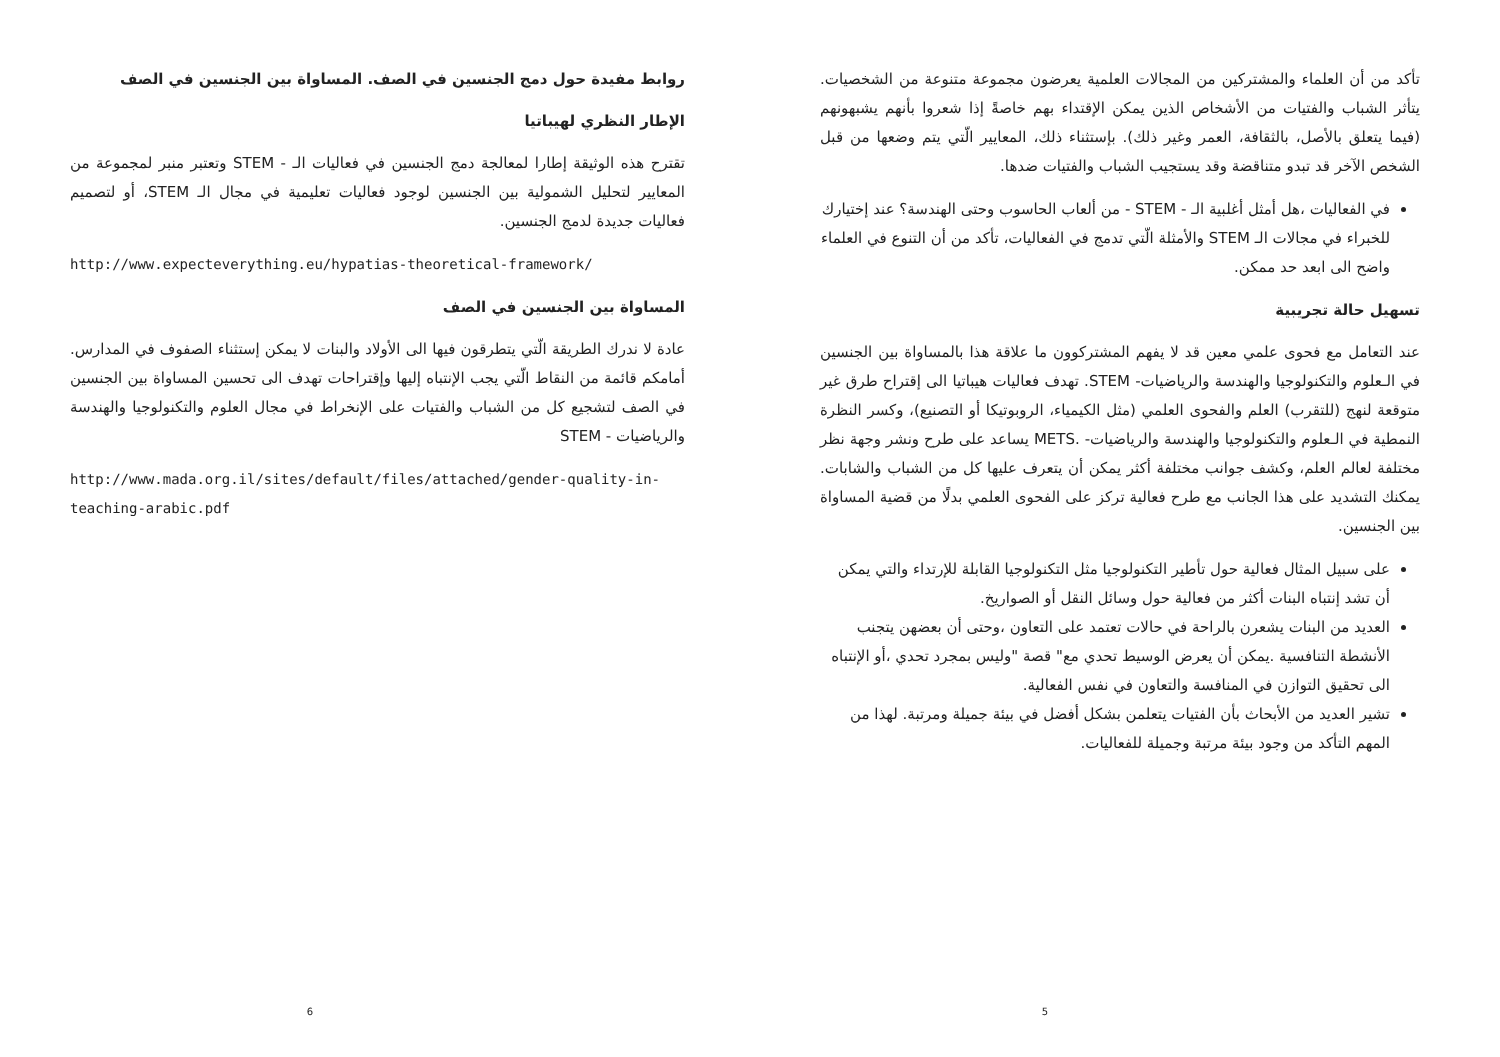تأكد من أن العلماء والمشتركين من المجالات العلمية يعرضون مجموعة متنوعة من الشخصيات. يتأثر الشباب والفتيات من الأشخاص الذين يمكن الإقتداء بهم خاصةً إذا شعروا بأنهم يشبهونهم (فيما يتعلق بالأصل، بالثقافة، العمر وغير ذلك). بإستثناء ذلك، المعايير الّتي يتم وضعها من قبل الشخص الآخر قد تبدو متناقضة وقد يستجيب الشباب والفتيات ضدها.
في الفعاليات ،هل أمثل أغلبية الـ - STEM - من ألعاب الحاسوب وحتى الهندسة؟ عند إختيارك للخبراء في مجالات الـ STEM والأمثلة الّتي تدمج في الفعاليات، تأكد من أن التنوع في العلماء واضح الى ابعد حد ممكن.
تسهيل حالة تجريبية
عند التعامل مع فحوى علمي معين قد لا يفهم المشتركوون ما علاقة هذا بالمساواة بين الجنسين في الـعلوم والتكنولوجيا والهندسة والرياضيات- STEM. تهدف فعاليات هيباتيا الى إقتراح طرق غير متوقعة لنهج (للتقرب) العلم والفحوى العلمي (مثل الكيمياء، الروبوتيكا أو التصنيع)، وكسر النظرة النمطية في الـعلوم والتكنولوجيا والهندسة والرياضيات- .METS يساعد على طرح ونشر وجهة نظر مختلفة لعالم العلم، وكشف جوانب مختلفة أكثر يمكن أن يتعرف عليها كل من الشباب والشابات. يمكنك التشديد على هذا الجانب مع طرح فعالية تركز على الفحوى العلمي بدلًا من قضية المساواة بين الجنسين.
على سبيل المثال فعالية حول تأطير التكنولوجيا مثل التكنولوجيا القابلة للإرتداء والتي يمكن أن تشد إنتباه البنات أكثر من فعالية حول وسائل النقل أو الصواريخ.
العديد من البنات يشعرن بالراحة في حالات تعتمد على التعاون ،وحتى أن بعضهن يتجنب الأنشطة التنافسية .يمكن أن يعرض الوسيط تحدي مع" قصة "وليس بمجرد تحدي ،أو الإنتباه الى تحقيق التوازن في المنافسة والتعاون في نفس الفعالية.
تشير العديد من الأبحاث بأن الفتيات يتعلمن بشكل أفضل في بيئة جميلة ومرتبة. لهذا من المهم التأكد من وجود بيئة مرتبة وجميلة للفعاليات.
5
روابط مفيدة حول دمج الجنسين في الصف. المساواة بين الجنسين في الصف
الإطار النظري لهيباتيا
تقترح هذه الوثيقة إطارا لمعالجة دمج الجنسين في فعاليات الـ - STEM وتعتبر منبر لمجموعة من المعايير لتحليل الشمولية بين الجنسين لوجود فعاليات تعليمية في مجال الـ STEM، أو لتصميم فعاليات جديدة لدمج الجنسين.
http://www.expecteverything.eu/hypatias-theoretical-framework/
المساواة بين الجنسين في الصف
عادة لا ندرك الطريقة الّتي يتطرقون فيها الى الأولاد والبنات لا يمكن إستثناء الصفوف في المدارس. أمامكم قائمة من النقاط الّتي يجب الإنتباه إليها وإقتراحات تهدف الى تحسين المساواة بين الجنسين في الصف لتشجيع كل من الشباب والفتيات على الإنخراط في مجال العلوم والتكنولوجيا والهندسة والرياضيات - STEM
http://www.mada.org.il/sites/default/files/attached/gender-quality-in-teaching-arabic.pdf
6